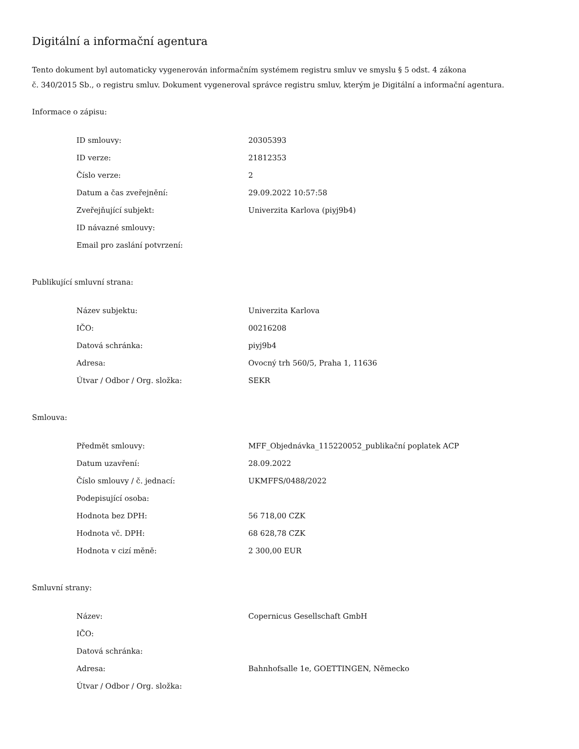Digitální a informační agentura
Tento dokument byl automaticky vygenerován informačním systémem registru smluv ve smyslu § 5 odst. 4 zákona
č. 340/2015 Sb., o registru smluv. Dokument vygeneroval správce registru smluv, kterým je Digitální a informační agentura.
Informace o zápisu:
| ID smlouvy: | 20305393 |
| ID verze: | 21812353 |
| Číslo verze: | 2 |
| Datum a čas zveřejnění: | 29.09.2022 10:57:58 |
| Zveřejňující subjekt: | Univerzita Karlova (piyj9b4) |
| ID návazné smlouvy: | |
| Email pro zaslání potvrzení: | |
Publikující smluvní strana:
| Název subjektu: | Univerzita Karlova |
| IČO: | 00216208 |
| Datová schránka: | piyj9b4 |
| Adresa: | Ovocný trh 560/5, Praha 1, 11636 |
| Útvar / Odbor / Org. složka: | SEKR |
Smlouva:
| Předmět smlouvy: | MFF_Objednávka_115220052_publikační poplatek ACP |
| Datum uzavření: | 28.09.2022 |
| Číslo smlouvy / č. jednací: | UKMFFS/0488/2022 |
| Podepisující osoba: | |
| Hodnota bez DPH: | 56 718,00 CZK |
| Hodnota vč. DPH: | 68 628,78 CZK |
| Hodnota v cizí měně: | 2 300,00 EUR |
Smluvní strany:
| Název: | Copernicus Gesellschaft GmbH |
| IČO: | |
| Datová schránka: | |
| Adresa: | Bahnhofsalle 1e, GOETTINGEN, Německo |
| Útvar / Odbor / Org. složka: | |